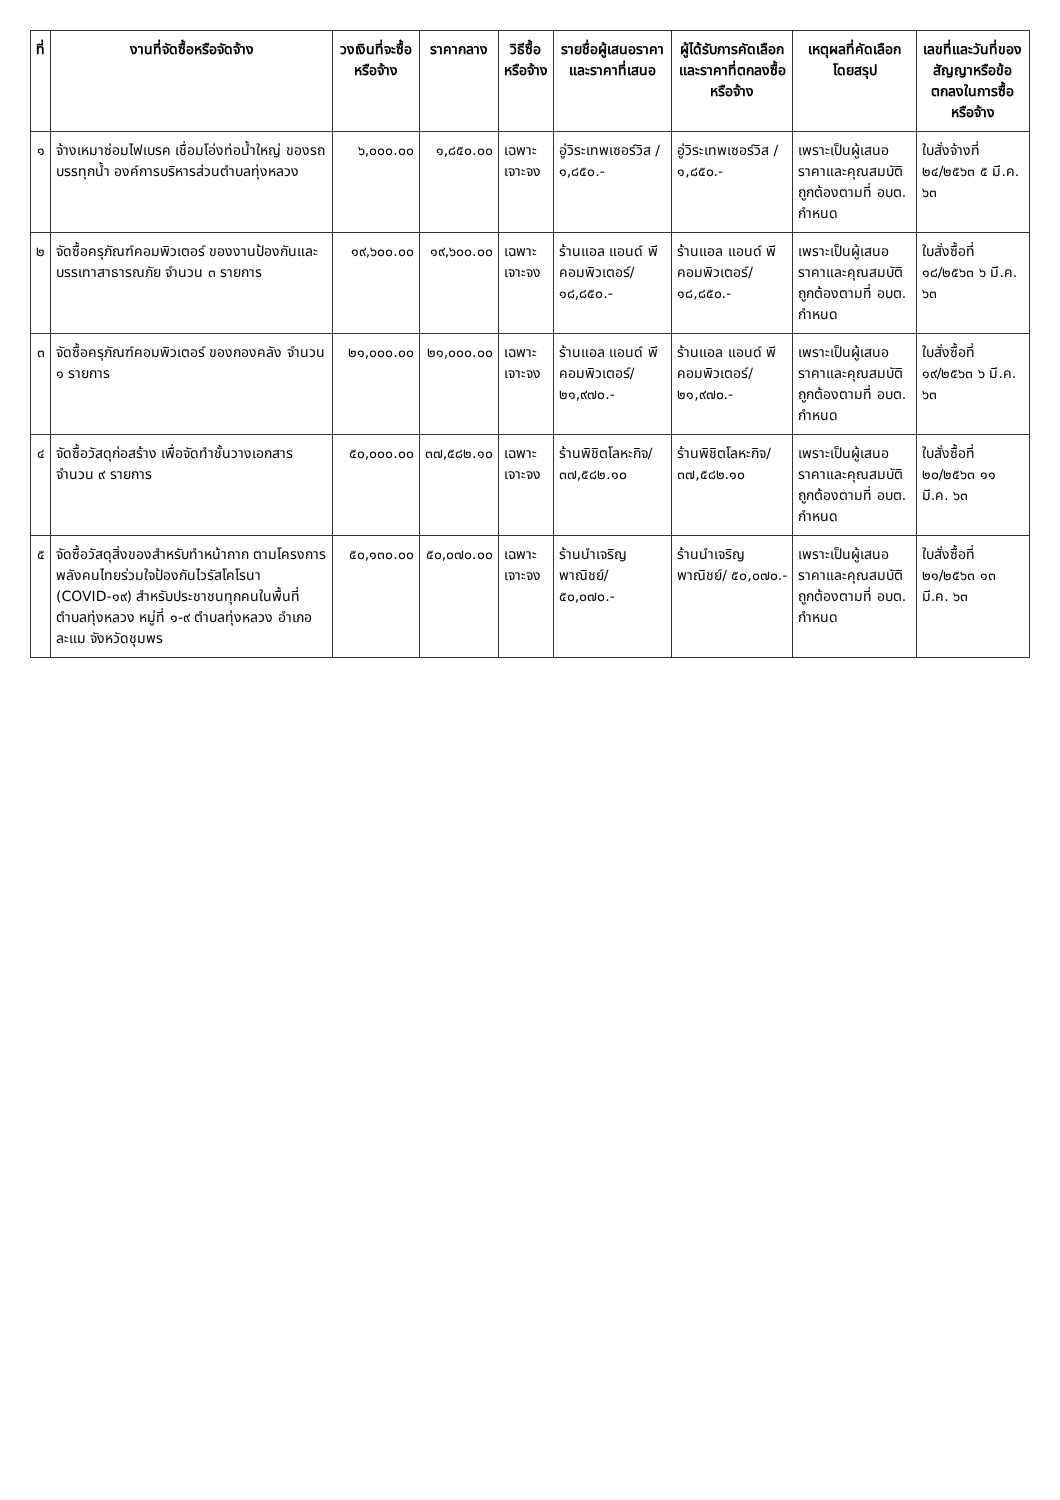| ที่ | งานที่จัดซื้อหรือจัดจ้าง | วงเงินที่จะซื้อหรือจ้าง | ราคากลาง | วิธีซื้อหรือจ้าง | รายชื่อผู้เสนอราคาและราคาที่เสนอ | ผู้ได้รับการคัดเลือกและราคาที่ตกลงซื้อหรือจ้าง | เหตุผลที่คัดเลือกโดยสรุป | เลขที่และวันที่ของสัญญาหรือข้อตกลงในการซื้อหรือจ้าง |
| --- | --- | --- | --- | --- | --- | --- | --- | --- |
| ๑ | จ้างเหมาซ่อมไฟเบรค เชื่อมโอ่งท่อน้ำใหญ่ ของรถบรรทุกน้ำ องค์การบริหารส่วนตำบลทุ่งหลวง | ๖,๐๐๐.๐๐ | ๑,๘๕๐.๐๐ | เฉพาะเจาะจง | อู่วิระเทพเซอร์วิส / ๑,๘๕๐.- | อู่วิระเทพเซอร์วิส / ๑,๘๕๐.- | เพราะเป็นผู้เสนอราคาและคุณสมบัติถูกต้องตามที่ อบต. กำหนด | ใบสั่งจ้างที่ ๒๔/๒๕๖๓ ๕ มี.ค. ๖๓ |
| ๒ | จัดซื้อครุภัณฑ์คอมพิวเตอร์ ของงานป้องกันและบรรเทาสาธารณภัย จำนวน ๓ รายการ | ๑๙,๖๐๐.๐๐ | ๑๙,๖๐๐.๐๐ | เฉพาะเจาะจง | ร้านแอล แอนด์ พี คอมพิวเตอร์/ ๑๘,๘๕๐.- | ร้านแอล แอนด์ พี คอมพิวเตอร์/ ๑๘,๘๕๐.- | เพราะเป็นผู้เสนอราคาและคุณสมบัติถูกต้องตามที่ อบต. กำหนด | ใบสั่งซื้อที่ ๑๘/๒๕๖๓ ๖ มี.ค. ๖๓ |
| ๓ | จัดซื้อครุภัณฑ์คอมพิวเตอร์ ของกองคลัง จำนวน ๑ รายการ | ๒๑,๐๐๐.๐๐ | ๒๑,๐๐๐.๐๐ | เฉพาะเจาะจง | ร้านแอล แอนด์ พี คอมพิวเตอร์/ ๒๑,๙๗๐.- | ร้านแอล แอนด์ พี คอมพิวเตอร์/ ๒๑,๙๗๐.- | เพราะเป็นผู้เสนอราคาและคุณสมบัติถูกต้องตามที่ อบต. กำหนด | ใบสั่งซื้อที่ ๑๙/๒๕๖๓ ๖ มี.ค. ๖๓ |
| ๔ | จัดซื้อวัสดุก่อสร้าง เพื่อจัดทำชั้นวางเอกสาร จำนวน ๙ รายการ | ๕๐,๐๐๐.๐๐ | ๓๗,๕๘๒.๑๐ | เฉพาะเจาะจง | ร้านพิชิตโลหะกิจ/ ๓๗,๕๘๒.๑๐ | ร้านพิชิตโลหะกิจ/ ๓๗,๕๘๒.๑๐ | เพราะเป็นผู้เสนอราคาและคุณสมบัติถูกต้องตามที่ อบต. กำหนด | ใบสั่งซื้อที่ ๒๐/๒๕๖๓ ๑๑ มี.ค. ๖๓ |
| ๕ | จัดซื้อวัสดุสิ่งของสำหรับทำหน้ากาก ตามโครงการพลังคนไทยร่วมใจป้องกันไวรัสโคโรนา (COVID-๑๙) สำหรับประชาชนทุกคนในพื้นที่ตำบลทุ่งหลวง หมู่ที่ ๑-๙ ตำบลทุ่งหลวง อำเภอละแม จังหวัดชุมพร | ๕๐,๑๓๐.๐๐ | ๕๐,๐๗๐.๐๐ | เฉพาะเจาะจง | ร้านนำเจริญพาณิชย์/ ๕๐,๐๗๐.- | ร้านนำเจริญพาณิชย์/ ๕๐,๐๗๐.- | เพราะเป็นผู้เสนอราคาและคุณสมบัติถูกต้องตามที่ อบต. กำหนด | ใบสั่งซื้อที่ ๒๑/๒๕๖๓ ๑๓ มี.ค. ๖๓ |